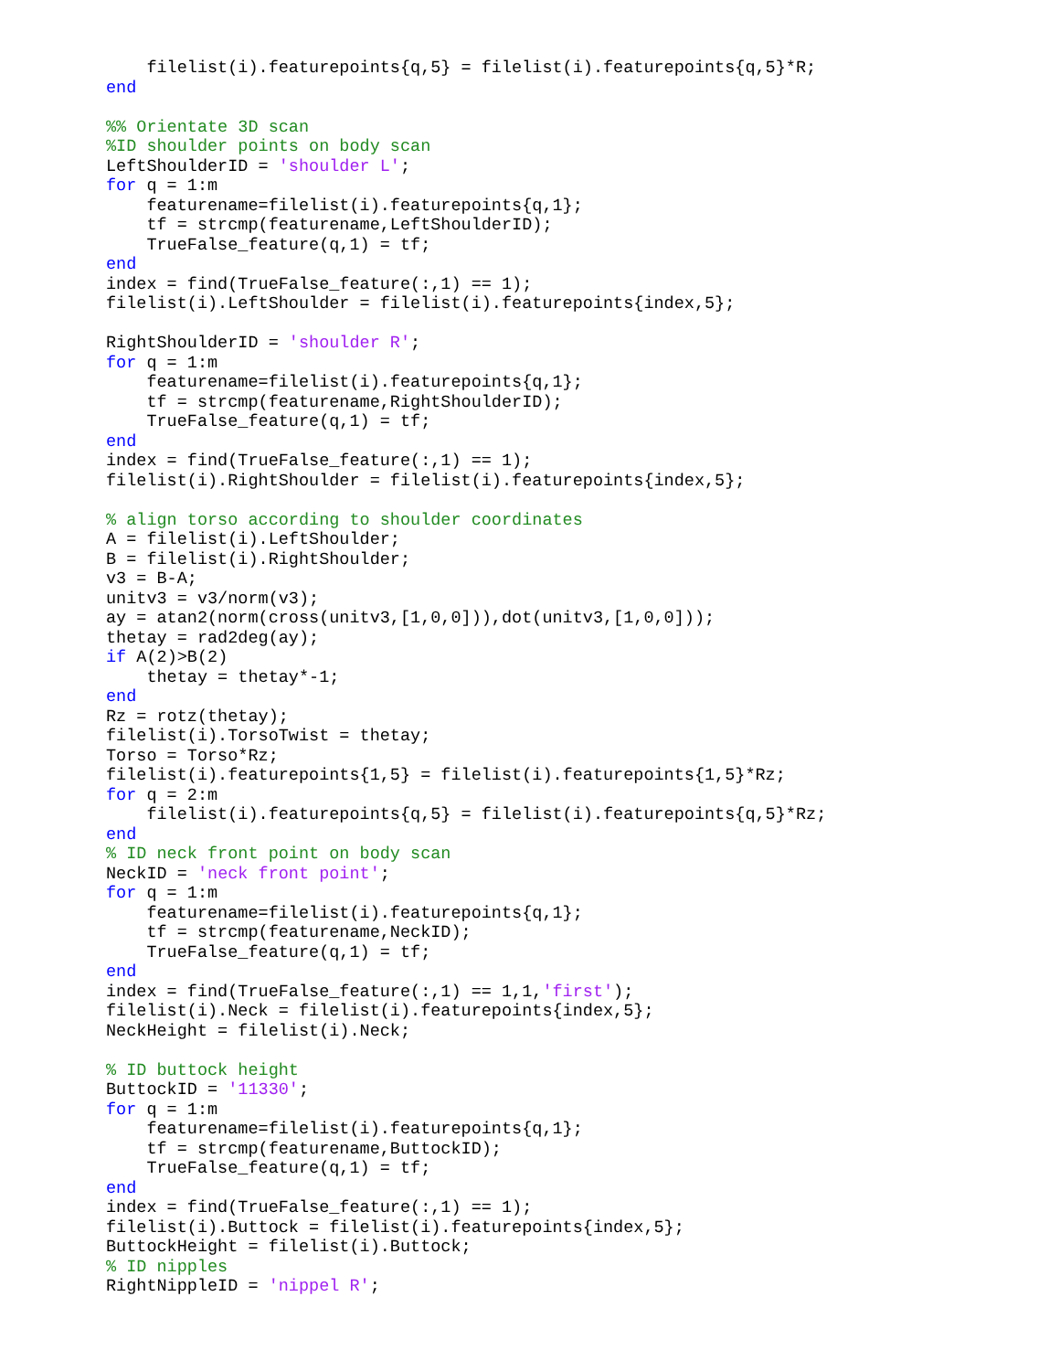filelist(i).featurepoints{q,5} = filelist(i).featurepoints{q,5}*R;
end

%% Orientate 3D scan
%ID shoulder points on body scan
LeftShoulderID = 'shoulder L';
for q = 1:m
    featurename=filelist(i).featurepoints{q,1};
    tf = strcmp(featurename,LeftShoulderID);
    TrueFalse_feature(q,1) = tf;
end
index = find(TrueFalse_feature(:,1) == 1);
filelist(i).LeftShoulder = filelist(i).featurepoints{index,5};

RightShoulderID = 'shoulder R';
for q = 1:m
    featurename=filelist(i).featurepoints{q,1};
    tf = strcmp(featurename,RightShoulderID);
    TrueFalse_feature(q,1) = tf;
end
index = find(TrueFalse_feature(:,1) == 1);
filelist(i).RightShoulder = filelist(i).featurepoints{index,5};

% align torso according to shoulder coordinates
A = filelist(i).LeftShoulder;
B = filelist(i).RightShoulder;
v3 = B-A;
unitv3 = v3/norm(v3);
ay = atan2(norm(cross(unitv3,[1,0,0])),dot(unitv3,[1,0,0]));
thetay = rad2deg(ay);
if A(2)>B(2)
    thetay = thetay*-1;
end
Rz = rotz(thetay);
filelist(i).TorsoTwist = thetay;
Torso = Torso*Rz;
filelist(i).featurepoints{1,5} = filelist(i).featurepoints{1,5}*Rz;
for q = 2:m
    filelist(i).featurepoints{q,5} = filelist(i).featurepoints{q,5}*Rz;
end
% ID neck front point on body scan
NeckID = 'neck front point';
for q = 1:m
    featurename=filelist(i).featurepoints{q,1};
    tf = strcmp(featurename,NeckID);
    TrueFalse_feature(q,1) = tf;
end
index = find(TrueFalse_feature(:,1) == 1,1,'first');
filelist(i).Neck = filelist(i).featurepoints{index,5};
NeckHeight = filelist(i).Neck;

% ID buttock height
ButtockID = '11330';
for q = 1:m
    featurename=filelist(i).featurepoints{q,1};
    tf = strcmp(featurename,ButtockID);
    TrueFalse_feature(q,1) = tf;
end
index = find(TrueFalse_feature(:,1) == 1);
filelist(i).Buttock = filelist(i).featurepoints{index,5};
ButtockHeight = filelist(i).Buttock;
% ID nipples
RightNippleID = 'nippel R';